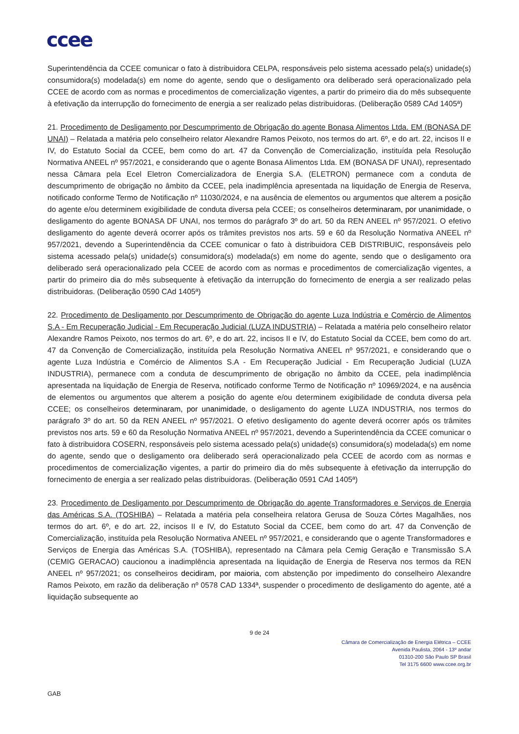ccee
Superintendência da CCEE comunicar o fato à distribuidora CELPA, responsáveis pelo sistema acessado pela(s) unidade(s) consumidora(s) modelada(s) em nome do agente, sendo que o desligamento ora deliberado será operacionalizado pela CCEE de acordo com as normas e procedimentos de comercialização vigentes, a partir do primeiro dia do mês subsequente à efetivação da interrupção do fornecimento de energia a ser realizado pelas distribuidoras. (Deliberação 0589 CAd 1405ª)
21. Procedimento de Desligamento por Descumprimento de Obrigação do agente Bonasa Alimentos Ltda. EM (BONASA DF UNAI) – Relatada a matéria pelo conselheiro relator Alexandre Ramos Peixoto, nos termos do art. 6º, e do art. 22, incisos II e IV, do Estatuto Social da CCEE, bem como do art. 47 da Convenção de Comercialização, instituída pela Resolução Normativa ANEEL nº 957/2021, e considerando que o agente Bonasa Alimentos Ltda. EM (BONASA DF UNAI), representado nessa Câmara pela Ecel Eletron Comercializadora de Energia S.A. (ELETRON) permanece com a conduta de descumprimento de obrigação no âmbito da CCEE, pela inadimplência apresentada na liquidação de Energia de Reserva, notificado conforme Termo de Notificação nº 11030/2024, e na ausência de elementos ou argumentos que alterem a posição do agente e/ou determinem exigibilidade de conduta diversa pela CCEE; os conselheiros determinaram, por unanimidade, o desligamento do agente BONASA DF UNAI, nos termos do parágrafo 3º do art. 50 da REN ANEEL nº 957/2021. O efetivo desligamento do agente deverá ocorrer após os trâmites previstos nos arts. 59 e 60 da Resolução Normativa ANEEL nº 957/2021, devendo a Superintendência da CCEE comunicar o fato à distribuidora CEB DISTRIBUIC, responsáveis pelo sistema acessado pela(s) unidade(s) consumidora(s) modelada(s) em nome do agente, sendo que o desligamento ora deliberado será operacionalizado pela CCEE de acordo com as normas e procedimentos de comercialização vigentes, a partir do primeiro dia do mês subsequente à efetivação da interrupção do fornecimento de energia a ser realizado pelas distribuidoras. (Deliberação 0590 CAd 1405ª)
22. Procedimento de Desligamento por Descumprimento de Obrigação do agente Luza Indústria e Comércio de Alimentos S.A - Em Recuperação Judicial - Em Recuperação Judicial (LUZA INDUSTRIA) – Relatada a matéria pelo conselheiro relator Alexandre Ramos Peixoto, nos termos do art. 6º, e do art. 22, incisos II e IV, do Estatuto Social da CCEE, bem como do art. 47 da Convenção de Comercialização, instituída pela Resolução Normativa ANEEL nº 957/2021, e considerando que o agente Luza Indústria e Comércio de Alimentos S.A - Em Recuperação Judicial - Em Recuperação Judicial (LUZA INDUSTRIA), permanece com a conduta de descumprimento de obrigação no âmbito da CCEE, pela inadimplência apresentada na liquidação de Energia de Reserva, notificado conforme Termo de Notificação nº 10969/2024, e na ausência de elementos ou argumentos que alterem a posição do agente e/ou determinem exigibilidade de conduta diversa pela CCEE; os conselheiros determinaram, por unanimidade, o desligamento do agente LUZA INDUSTRIA, nos termos do parágrafo 3º do art. 50 da REN ANEEL nº 957/2021. O efetivo desligamento do agente deverá ocorrer após os trâmites previstos nos arts. 59 e 60 da Resolução Normativa ANEEL nº 957/2021, devendo a Superintendência da CCEE comunicar o fato à distribuidora COSERN, responsáveis pelo sistema acessado pela(s) unidade(s) consumidora(s) modelada(s) em nome do agente, sendo que o desligamento ora deliberado será operacionalizado pela CCEE de acordo com as normas e procedimentos de comercialização vigentes, a partir do primeiro dia do mês subsequente à efetivação da interrupção do fornecimento de energia a ser realizado pelas distribuidoras. (Deliberação 0591 CAd 1405ª)
23. Procedimento de Desligamento por Descumprimento de Obrigação do agente Transformadores e Serviços de Energia das Américas S.A. (TOSHIBA) – Relatada a matéria pela conselheira relatora Gerusa de Souza Côrtes Magalhães, nos termos do art. 6º, e do art. 22, incisos II e IV, do Estatuto Social da CCEE, bem como do art. 47 da Convenção de Comercialização, instituída pela Resolução Normativa ANEEL nº 957/2021, e considerando que o agente Transformadores e Serviços de Energia das Américas S.A. (TOSHIBA), representado na Câmara pela Cemig Geração e Transmissão S.A (CEMIG GERACAO) caucionou a inadimplência apresentada na liquidação de Energia de Reserva nos termos da REN ANEEL nº 957/2021; os conselheiros decidiram, por maioria, com abstenção por impedimento do conselheiro Alexandre Ramos Peixoto, em razão da deliberação nº 0578 CAD 1334ª, suspender o procedimento de desligamento do agente, até a liquidação subsequente ao
9 de 24
Câmara de Comercialização de Energia Elétrica – CCEE
Avenida Paulista, 2064 - 13º andar
01310-200 São Paulo SP Brasil
Tel 3175 6600 www.ccee.org.br
GAB